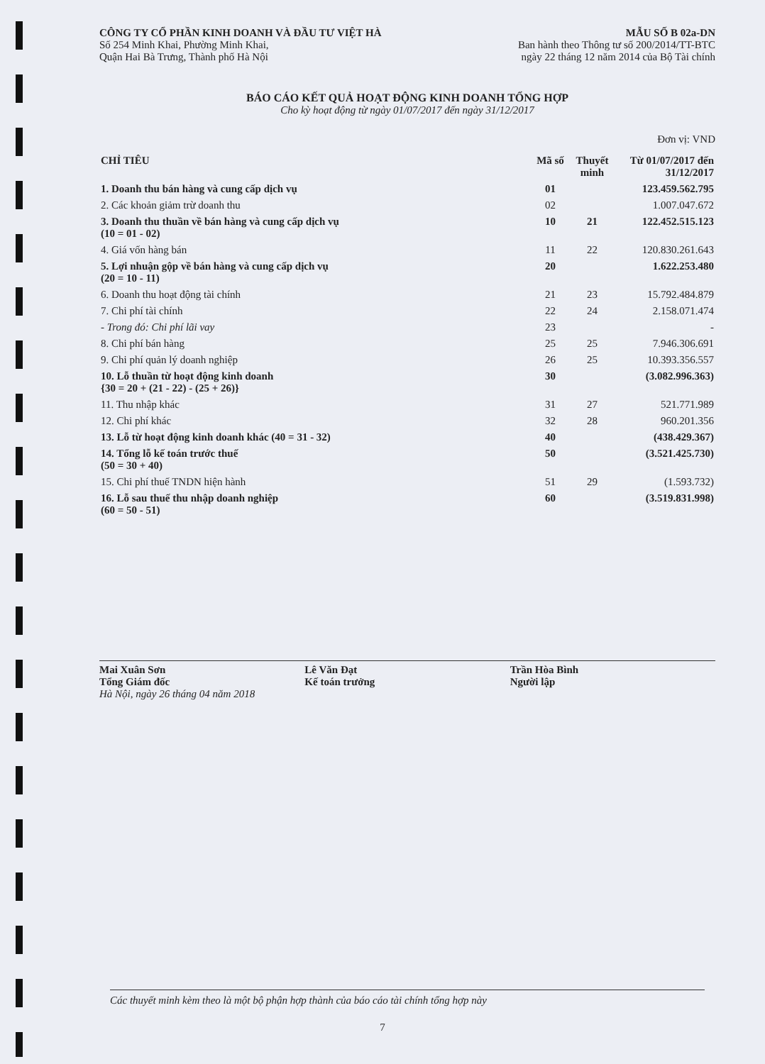CÔNG TY CỔ PHẦN KINH DOANH VÀ ĐẦU TƯ VIỆT HÀ
Số 254 Minh Khai, Phường Minh Khai,
Quận Hai Bà Trưng, Thành phố Hà Nội
MẪU SỐ B 02a-DN
Ban hành theo Thông tư số 200/2014/TT-BTC
ngày 22 tháng 12 năm 2014 của Bộ Tài chính
BÁO CÁO KẾT QUẢ HOẠT ĐỘNG KINH DOANH TỔNG HỢP
Cho kỳ hoạt động từ ngày 01/07/2017 đến ngày 31/12/2017
Đơn vị: VND
| CHỈ TIÊU | Mã số | Thuyết minh | Từ 01/07/2017 đến 31/12/2017 |
| --- | --- | --- | --- |
| 1. Doanh thu bán hàng và cung cấp dịch vụ | 01 | | 123.459.562.795 |
| 2. Các khoản giảm trừ doanh thu | 02 | | 1.007.047.672 |
| 3. Doanh thu thuần về bán hàng và cung cấp dịch vụ (10 = 01 - 02) | 10 | 21 | 122.452.515.123 |
| 4. Giá vốn hàng bán | 11 | 22 | 120.830.261.643 |
| 5. Lợi nhuận gộp về bán hàng và cung cấp dịch vụ (20 = 10 - 11) | 20 | | 1.622.253.480 |
| 6. Doanh thu hoạt động tài chính | 21 | 23 | 15.792.484.879 |
| 7. Chi phí tài chính | 22 | 24 | 2.158.071.474 |
| - Trong đó: Chi phí lãi vay | 23 | | - |
| 8. Chi phí bán hàng | 25 | 25 | 7.946.306.691 |
| 9. Chi phí quản lý doanh nghiệp | 26 | 25 | 10.393.356.557 |
| 10. Lỗ thuần từ hoạt động kinh doanh {30 = 20 + (21 - 22) - (25 + 26)} | 30 | | (3.082.996.363) |
| 11. Thu nhập khác | 31 | 27 | 521.771.989 |
| 12. Chi phí khác | 32 | 28 | 960.201.356 |
| 13. Lỗ từ hoạt động kinh doanh khác (40 = 31 - 32) | 40 | | (438.429.367) |
| 14. Tổng lỗ kế toán trước thuế (50 = 30 + 40) | 50 | | (3.521.425.730) |
| 15. Chi phí thuế TNDN hiện hành | 51 | 29 | (1.593.732) |
| 16. Lỗ sau thuế thu nhập doanh nghiệp (60 = 50 - 51) | 60 | | (3.519.831.998) |
Mai Xuân Sơn
Tổng Giám đốc
Hà Nội, ngày 26 tháng 04 năm 2018
Lê Văn Đạt
Kế toán trưởng
Trần Hòa Bình
Người lập
Các thuyết minh kèm theo là một bộ phận hợp thành của báo cáo tài chính tổng hợp này
7